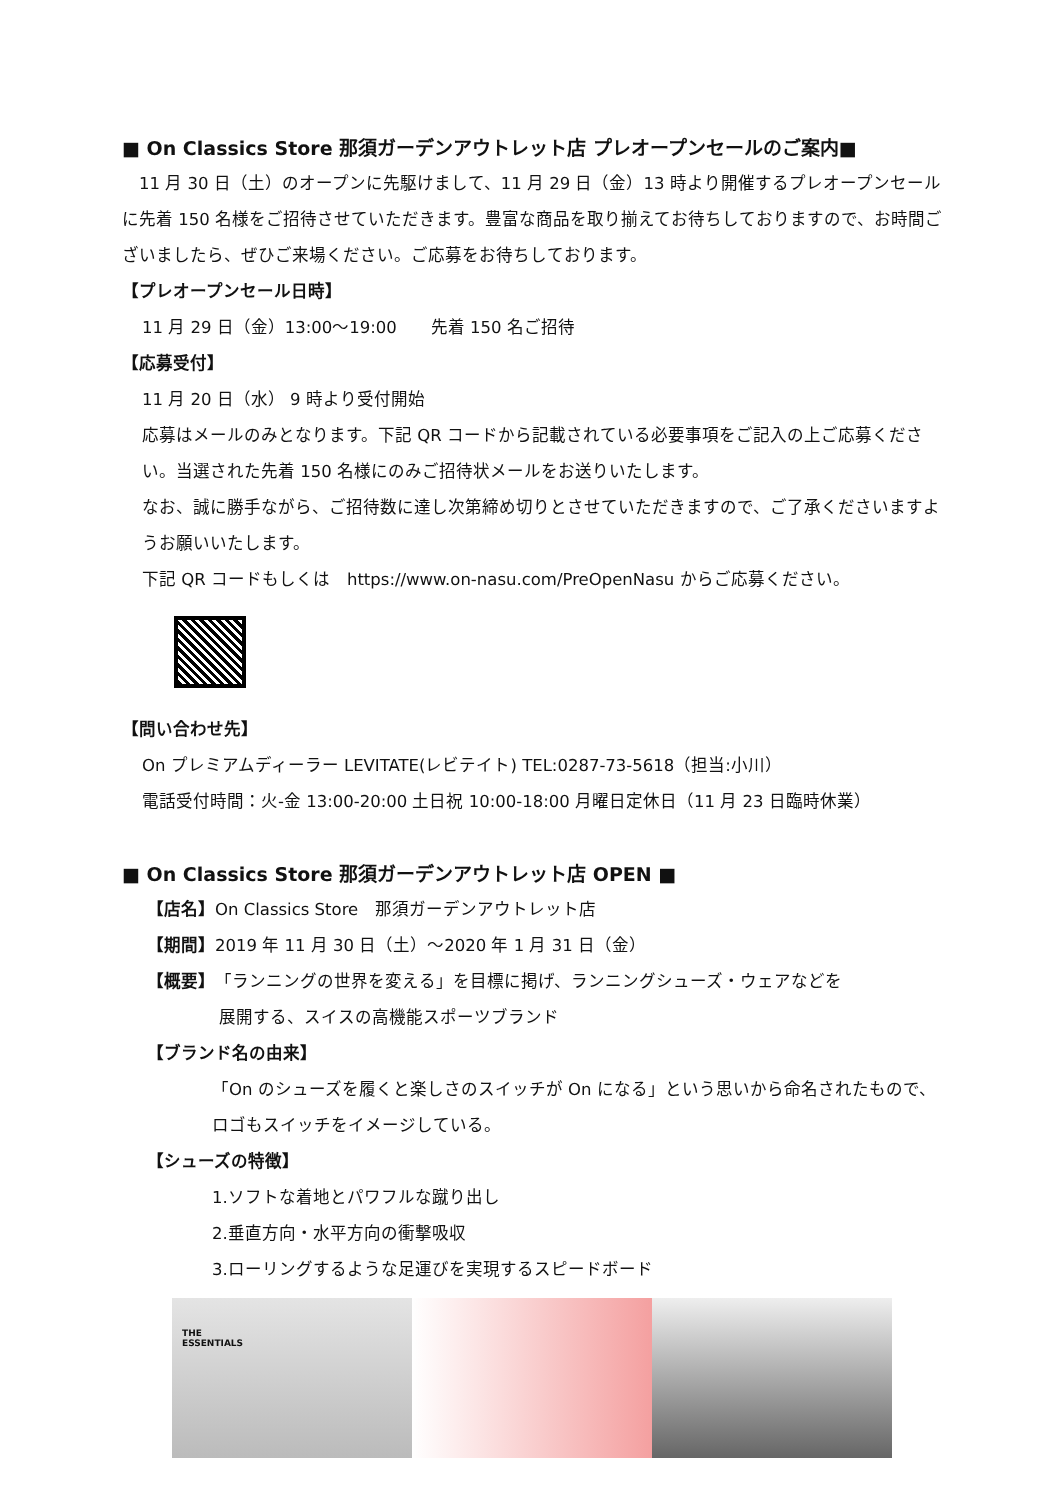■ On Classics Store 那須ガーデンアウトレット店 プレオープンセールのご案内■
　11 月 30 日（土）のオープンに先駆けまして、11 月 29 日（金）13 時より開催するプレオープンセールに先着 150 名様をご招待させていただきます。豊富な商品を取り揃えてお待ちしておりますので、お時間ございましたら、ぜひご来場ください。ご応募をお待ちしております。
【プレオープンセール日時】
11 月 29 日（金）13:00～19:00　　先着 150 名ご招待
【応募受付】
11 月 20 日（水） 9 時より受付開始
応募はメールのみとなります。下記 QR コードから記載されている必要事項をご記入の上ご応募ください。当選された先着 150 名様にのみご招待状メールをお送りいたします。
なお、誠に勝手ながら、ご招待数に達し次第締め切りとさせていただきますので、ご了承くださいますようお願いいたします。
下記 QR コードもしくは　https://www.on-nasu.com/PreOpenNasu からご応募ください。
【問い合わせ先】
On プレミアムディーラー LEVITATE(レビテイト) TEL:0287-73-5618（担当:小川）
電話受付時間：火-金 13:00-20:00 土日祝 10:00-18:00 月曜日定休日（11 月 23 日臨時休業）
■ On Classics Store 那須ガーデンアウトレット店 OPEN ■
【店名】On Classics Store　那須ガーデンアウトレット店
【期間】2019 年 11 月 30 日（土）～2020 年 1 月 31 日（金）
【概要】「ランニングの世界を変える」を目標に掲げ、ランニングシューズ・ウェアなどを
展開する、スイスの高機能スポーツブランド
【ブランド名の由来】
「On のシューズを履くと楽しさのスイッチが On になる」という思いから命名されたもので、ロゴもスイッチをイメージしている。
【シューズの特徴】
1.ソフトな着地とパワフルな蹴り出し
2.垂直方向・水平方向の衝撃吸収
3.ローリングするような足運びを実現するスピードボード
THE
ESSENTIALS